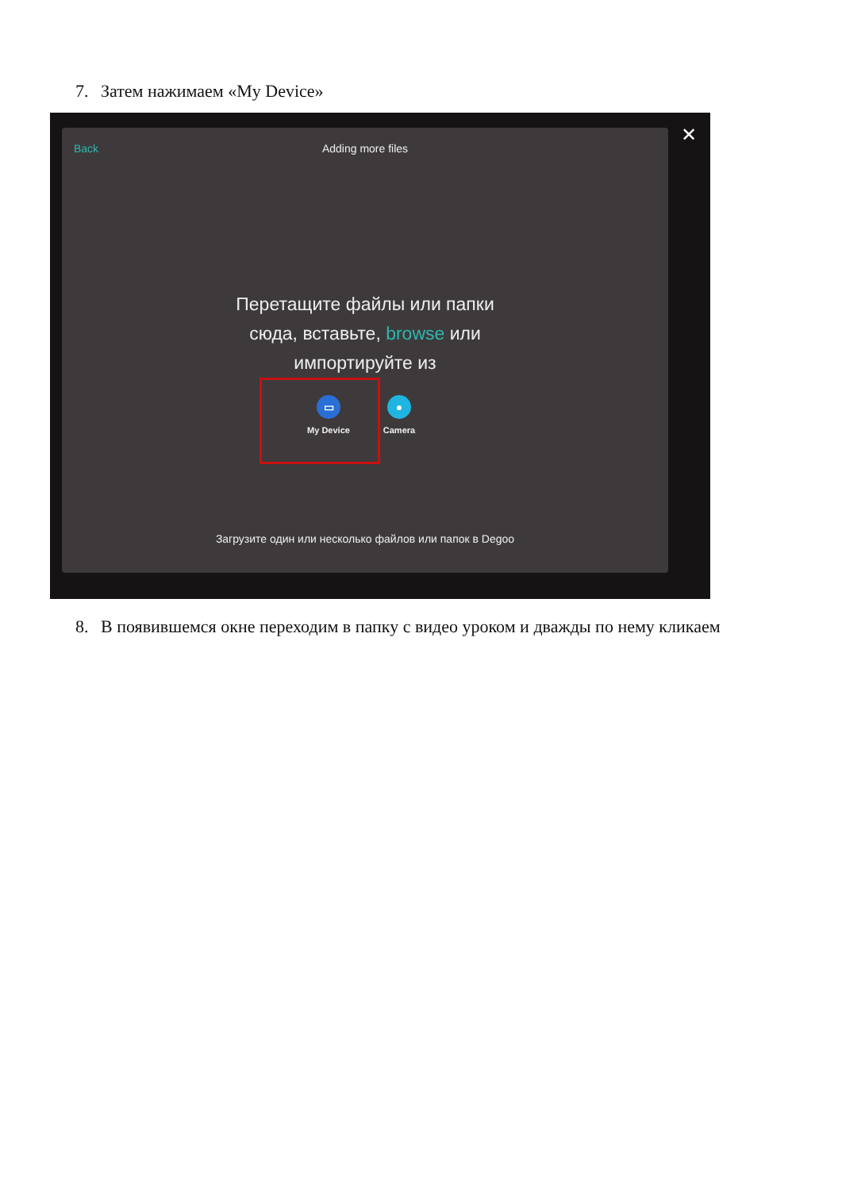7. Затем нажимаем «My Device»
Back
Adding more files
Перетащите файлы или папки
сюда, вставьте, browse или
импортируйте из
▭
My Device
●
Camera
Загрузите один или несколько файлов или папок в Degoo
✕
8. В появившемся окне переходим в папку с видео уроком и дважды по нему кликаем